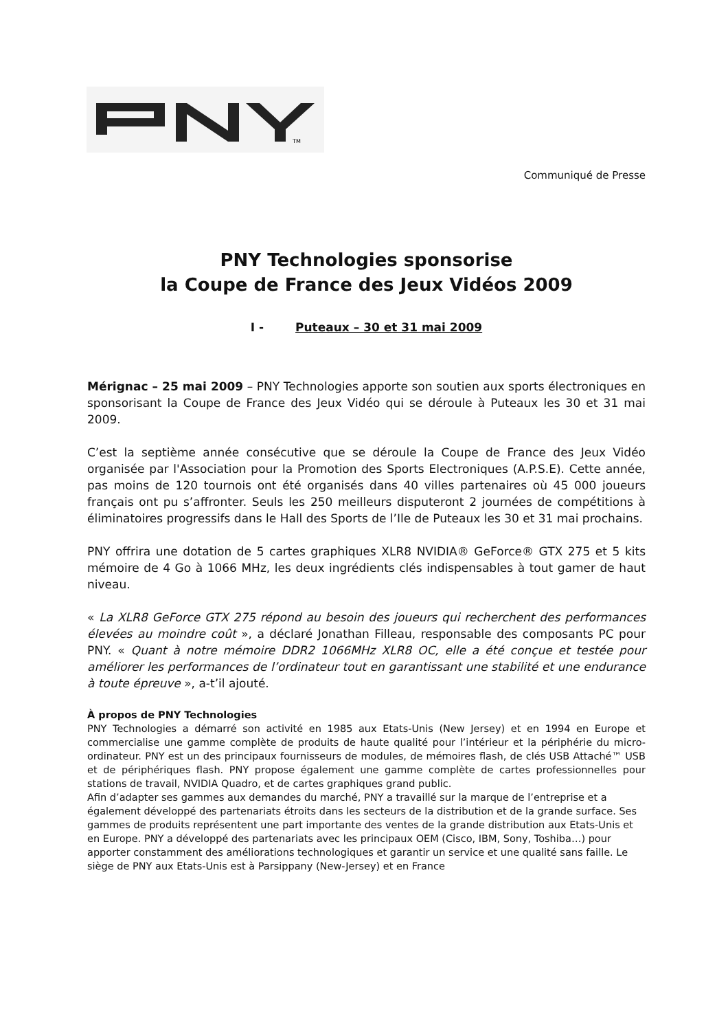TM
Communiqué de Presse
PNY Technologies sponsorise
la Coupe de France des Jeux Vidéos 2009
I - Puteaux – 30 et 31 mai 2009
Mérignac – 25 mai 2009 – PNY Technologies apporte son soutien aux sports électroniques en sponsorisant la Coupe de France des Jeux Vidéo qui se déroule à Puteaux les 30 et 31 mai 2009.
C’est la septième année consécutive que se déroule la Coupe de France des Jeux Vidéo organisée par l'Association pour la Promotion des Sports Electroniques (A.P.S.E). Cette année, pas moins de 120 tournois ont été organisés dans 40 villes partenaires où 45 000 joueurs français ont pu s’affronter. Seuls les 250 meilleurs disputeront 2 journées de compétitions à éliminatoires progressifs dans le Hall des Sports de l’Ile de Puteaux les 30 et 31 mai prochains.
PNY offrira une dotation de 5 cartes graphiques XLR8 NVIDIA® GeForce® GTX 275 et 5 kits mémoire de 4 Go à 1066 MHz, les deux ingrédients clés indispensables à tout gamer de haut niveau.
« La XLR8 GeForce GTX 275 répond au besoin des joueurs qui recherchent des performances élevées au moindre coût », a déclaré Jonathan Filleau, responsable des composants PC pour PNY. « Quant à notre mémoire DDR2 1066MHz XLR8 OC, elle a été conçue et testée pour améliorer les performances de l’ordinateur tout en garantissant une stabilité et une endurance à toute épreuve », a-t’il ajouté.
À propos de PNY Technologies
PNY Technologies a démarré son activité en 1985 aux Etats-Unis (New Jersey) et en 1994 en Europe et commercialise une gamme complète de produits de haute qualité pour l’intérieur et la périphérie du micro-ordinateur. PNY est un des principaux fournisseurs de modules, de mémoires flash, de clés USB Attaché™ USB et de périphériques flash. PNY propose également une gamme complète de cartes professionnelles pour stations de travail, NVIDIA Quadro, et de cartes graphiques grand public.
Afin d’adapter ses gammes aux demandes du marché, PNY a travaillé sur la marque de l’entreprise et a également développé des partenariats étroits dans les secteurs de la distribution et de la grande surface. Ses gammes de produits représentent une part importante des ventes de la grande distribution aux Etats-Unis et en Europe. PNY a développé des partenariats avec les principaux OEM (Cisco, IBM, Sony, Toshiba…) pour apporter constamment des améliorations technologiques et garantir un service et une qualité sans faille. Le siège de PNY aux Etats-Unis est à Parsippany (New-Jersey) et en France